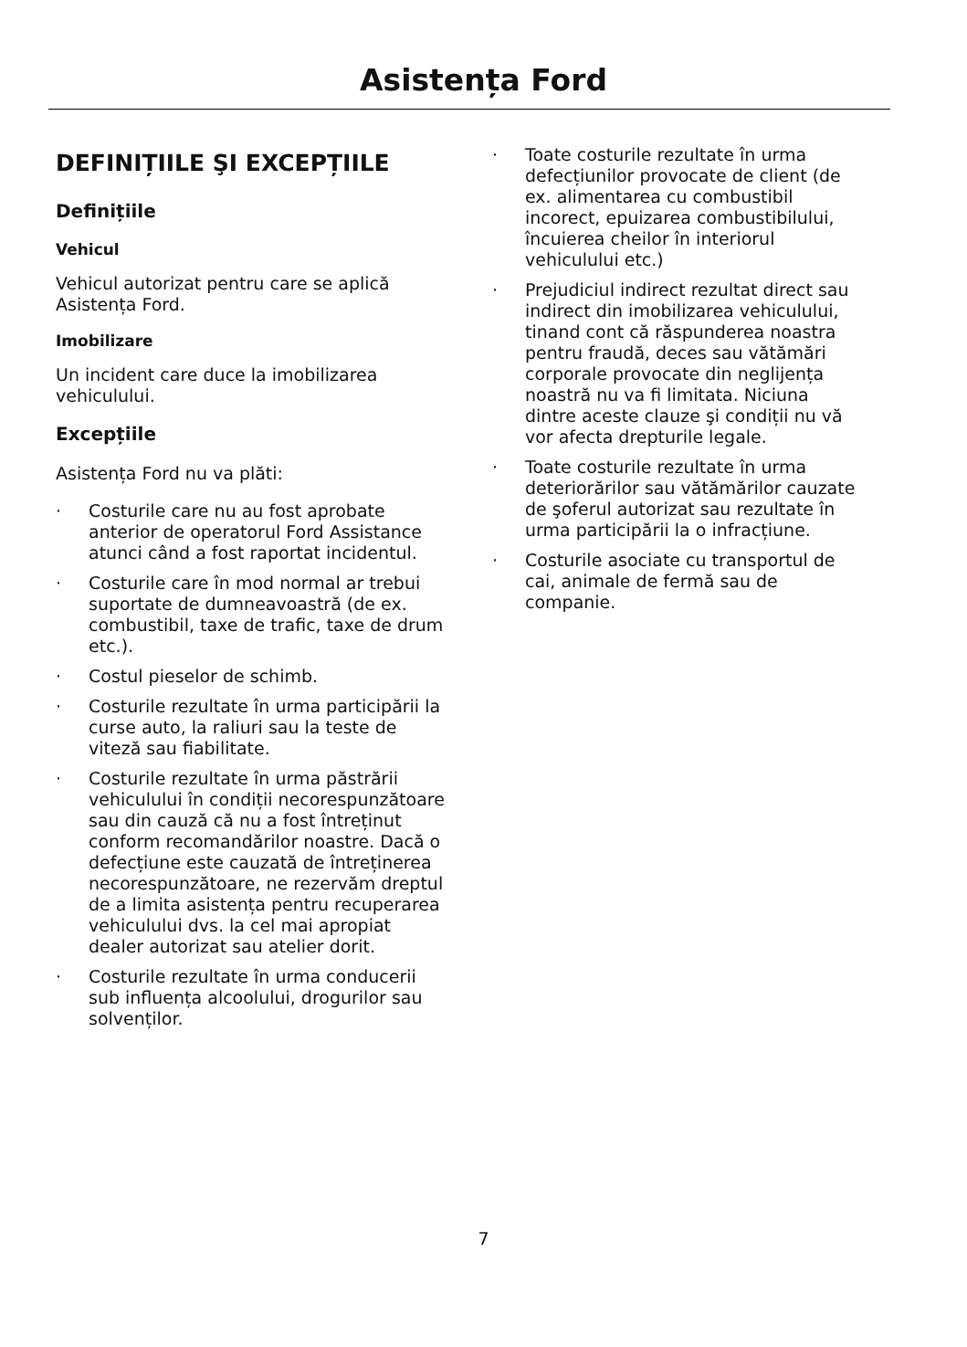Asistența Ford
DEFINIȚIILE ŞI EXCEPȚIILE
Definițiile
Vehicul
Vehicul autorizat pentru care se aplică Asistența Ford.
Imobilizare
Un incident care duce la imobilizarea vehiculului.
Excepțiile
Asistența Ford nu va plăti:
· Costurile care nu au fost aprobate anterior de operatorul Ford Assistance atunci când a fost raportat incidentul.
· Costurile care în mod normal ar trebui suportate de dumneavoastră (de ex. combustibil, taxe de trafic, taxe de drum etc.).
· Costul pieselor de schimb.
· Costurile rezultate în urma participării la curse auto, la raliuri sau la teste de viteză sau fiabilitate.
· Costurile rezultate în urma păstrării vehiculului în condiții necorespunzătoare sau din cauză că nu a fost întreținut conform recomandărilor noastre. Dacă o defecțiune este cauzată de întreținerea necorespunzătoare, ne rezervăm dreptul de a limita asistența pentru recuperarea vehiculului dvs. la cel mai apropiat dealer autorizat sau atelier dorit.
· Costurile rezultate în urma conducerii sub influența alcoolului, drogurilor sau solvenților.
· Toate costurile rezultate în urma defecțiunilor provocate de client (de ex. alimentarea cu combustibil incorect, epuizarea combustibilului, încuierea cheilor în interiorul vehiculului etc.)
· Prejudiciul indirect rezultat direct sau indirect din imobilizarea vehiculului, tinand cont că răspunderea noastra pentru fraudă, deces sau vătămări corporale provocate din neglijența noastră nu va fi limitata. Niciuna dintre aceste clauze şi condiții nu vă vor afecta drepturile legale.
· Toate costurile rezultate în urma deteriorărilor sau vătămărilor cauzate de şoferul autorizat sau rezultate în urma participării la o infracțiune.
· Costurile asociate cu transportul de cai, animale de fermă sau de companie.
7